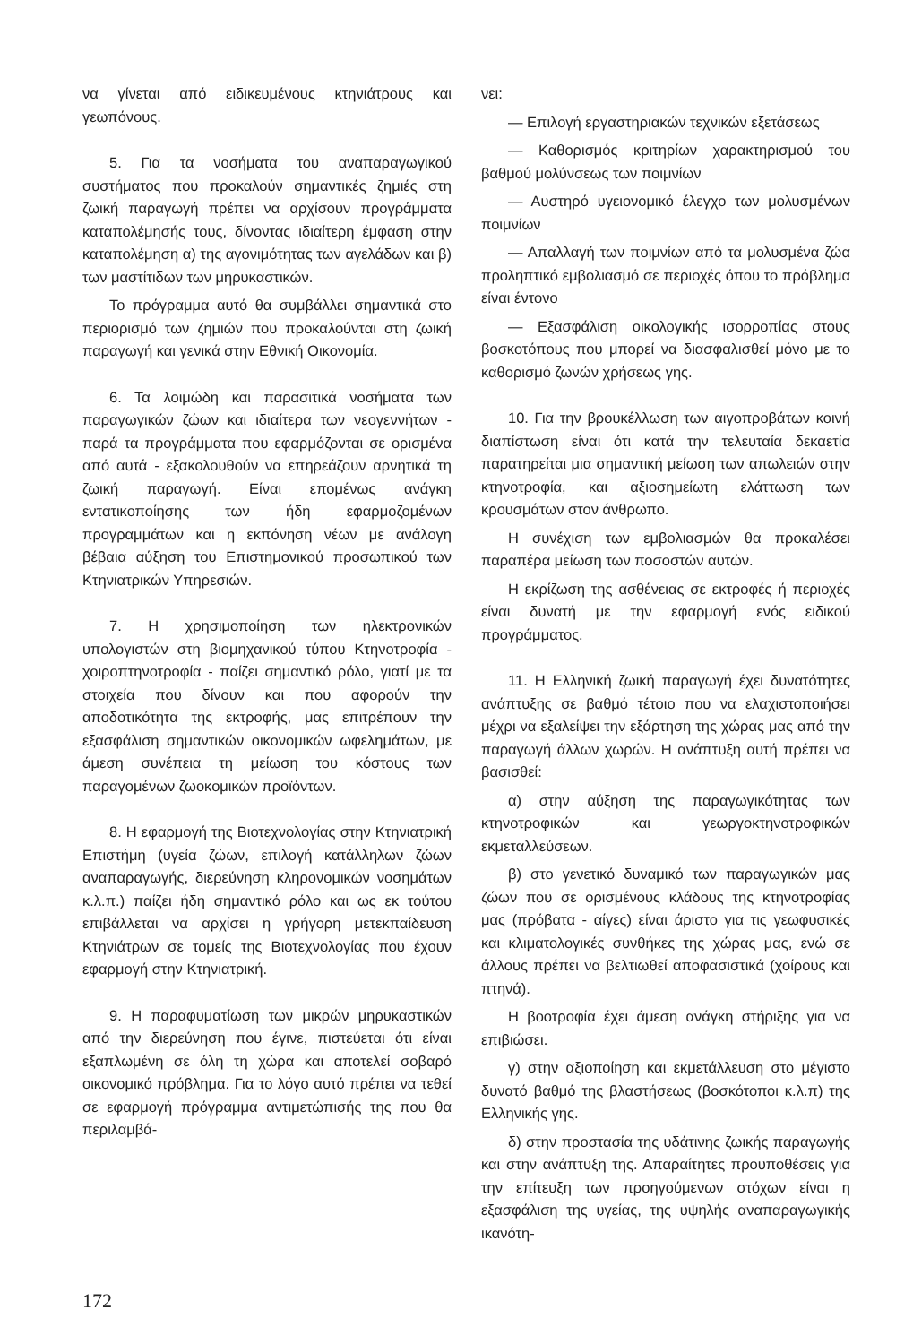να γίνεται από ειδικευμένους κτηνιάτρους και γεωπόνους.
5. Για τα νοσήματα του αναπαραγωγικού συστήματος που προκαλούν σημαντικές ζημιές στη ζωική παραγωγή πρέπει να αρχίσουν προγράμματα καταπολέμησής τους, δίνοντας ιδιαίτερη έμφαση στην καταπολέμηση α) της αγονιμότητας των αγελάδων και β) των μαστίτιδων των μηρυκαστικών.
Το πρόγραμμα αυτό θα συμβάλλει σημαντικά στο περιορισμό των ζημιών που προκαλούνται στη ζωική παραγωγή και γενικά στην Εθνική Οικονομία.
6. Τα λοιμώδη και παρασιτικά νοσήματα των παραγωγικών ζώων και ιδιαίτερα των νεογεννήτων - παρά τα προγράμματα που εφαρμόζονται σε ορισμένα από αυτά - εξακολουθούν να επηρεάζουν αρνητικά τη ζωική παραγωγή. Είναι επομένως ανάγκη εντατικοποίησης των ήδη εφαρμοζομένων προγραμμάτων και η εκπόνηση νέων με ανάλογη βέβαια αύξηση του Επιστημονικού προσωπικού των Κτηνιατρικών Υπηρεσιών.
7. Η χρησιμοποίηση των ηλεκτρονικών υπολογιστών στη βιομηχανικού τύπου Κτηνοτροφία - χοιροπτηνοτροφία - παίζει σημαντικό ρόλο, γιατί με τα στοιχεία που δίνουν και που αφορούν την αποδοτικότητα της εκτροφής, μας επιτρέπουν την εξασφάλιση σημαντικών οικονομικών ωφελημάτων, με άμεση συνέπεια τη μείωση του κόστους των παραγομένων ζωοκομικών προϊόντων.
8. Η εφαρμογή της Βιοτεχνολογίας στην Κτηνιατρική Επιστήμη (υγεία ζώων, επιλογή κατάλληλων ζώων αναπαραγωγής, διερεύνηση κληρονομικών νοσημάτων κ.λ.π.) παίζει ήδη σημαντικό ρόλο και ως εκ τούτου επιβάλλεται να αρχίσει η γρήγορη μετεκπαίδευση Κτηνιάτρων σε τομείς της Βιοτεχνολογίας που έχουν εφαρμογή στην Κτηνιατρική.
9. Η παραφυματίωση των μικρών μηρυκαστικών από την διερεύνηση που έγινε, πιστεύεται ότι είναι εξαπλωμένη σε όλη τη χώρα και αποτελεί σοβαρό οικονομικό πρόβλημα. Για το λόγο αυτό πρέπει να τεθεί σε εφαρμογή πρόγραμμα αντιμετώπισής της που θα περιλαμβά-
νει:
— Επιλογή εργαστηριακών τεχνικών εξετάσεως
— Καθορισμός κριτηρίων χαρακτηρισμού του βαθμού μολύνσεως των ποιμνίων
— Αυστηρό υγειονομικό έλεγχο των μολυσμένων ποιμνίων
— Απαλλαγή των ποιμνίων από τα μολυσμένα ζώα προληπτικό εμβολιασμό σε περιοχές όπου το πρόβλημα είναι έντονο
— Εξασφάλιση οικολογικής ισορροπίας στους βοσκοτόπους που μπορεί να διασφαλισθεί μόνο με το καθορισμό ζωνών χρήσεως γης.
10. Για την βρουκέλλωση των αιγοπροβάτων κοινή διαπίστωση είναι ότι κατά την τελευταία δεκαετία παρατηρείται μια σημαντική μείωση των απωλειών στην κτηνοτροφία, και αξιοσημείωτη ελάττωση των κρουσμάτων στον άνθρωπο.
Η συνέχιση των εμβολιασμών θα προκαλέσει παραπέρα μείωση των ποσοστών αυτών.
Η εκρίζωση της ασθένειας σε εκτροφές ή περιοχές είναι δυνατή με την εφαρμογή ενός ειδικού προγράμματος.
11. Η Ελληνική ζωική παραγωγή έχει δυνατότητες ανάπτυξης σε βαθμό τέτοιο που να ελαχιστοποιήσει μέχρι να εξαλείψει την εξάρτηση της χώρας μας από την παραγωγή άλλων χωρών. Η ανάπτυξη αυτή πρέπει να βασισθεί:
α) στην αύξηση της παραγωγικότητας των κτηνοτροφικών και γεωργοκτηνοτροφικών εκμεταλλεύσεων.
β) στο γενετικό δυναμικό των παραγωγικών μας ζώων που σε ορισμένους κλάδους της κτηνοτροφίας μας (πρόβατα - αίγες) είναι άριστο για τις γεωφυσικές και κλιματολογικές συνθήκες της χώρας μας, ενώ σε άλλους πρέπει να βελτιωθεί αποφασιστικά (χοίρους και πτηνά).
Η βοοτροφία έχει άμεση ανάγκη στήριξης για να επιβιώσει.
γ) στην αξιοποίηση και εκμετάλλευση στο μέγιστο δυνατό βαθμό της βλαστήσεως (βοσκότοποι κ.λ.π) της Ελληνικής γης.
δ) στην προστασία της υδάτινης ζωικής παραγωγής και στην ανάπτυξη της. Απαραίτητες προυποθέσεις για την επίτευξη των προηγούμενων στόχων είναι η εξασφάλιση της υγείας, της υψηλής αναπαραγωγικής ικανότη-
172